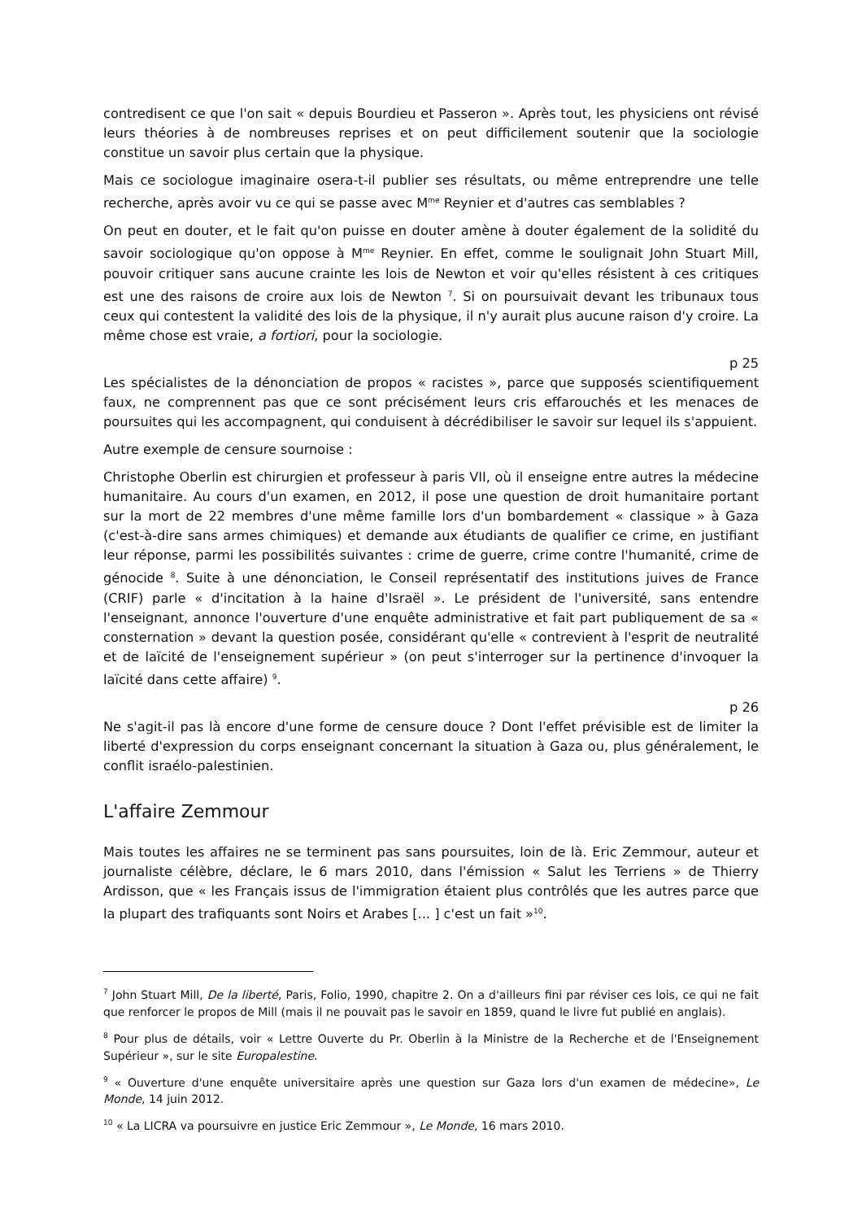contredisent ce que l'on sait « depuis Bourdieu et Passeron ». Après tout, les physiciens ont révisé leurs théories à de nombreuses reprises et on peut difficilement soutenir que la sociologie constitue un savoir plus certain que la physique.
Mais ce sociologue imaginaire osera-t-il publier ses résultats, ou même entreprendre une telle recherche, après avoir vu ce qui se passe avec M<sup>me</sup> Reynier et d'autres cas semblables ?
On peut en douter, et le fait qu'on puisse en douter amène à douter également de la solidité du savoir sociologique qu'on oppose à M<sup>me</sup> Reynier. En effet, comme le soulignait John Stuart Mill, pouvoir critiquer sans aucune crainte les lois de Newton et voir qu'elles résistent à ces critiques est une des raisons de croire aux lois de Newton <sup>7</sup>. Si on poursuivait devant les tribunaux tous ceux qui contestent la validité des lois de la physique, il n'y aurait plus aucune raison d'y croire. La même chose est vraie, a fortiori, pour la sociologie.
p 25
Les spécialistes de la dénonciation de propos « racistes », parce que supposés scientifiquement faux, ne comprennent pas que ce sont précisément leurs cris effarouchés et les menaces de poursuites qui les accompagnent, qui conduisent à décrédibiliser le savoir sur lequel ils s'appuient.
Autre exemple de censure sournoise :
Christophe Oberlin est chirurgien et professeur à paris VII, où il enseigne entre autres la médecine humanitaire. Au cours d'un examen, en 2012, il pose une question de droit humanitaire portant sur la mort de 22 membres d'une même famille lors d'un bombardement « classique » à Gaza (c'est-à-dire sans armes chimiques) et demande aux étudiants de qualifier ce crime, en justifiant leur réponse, parmi les possibilités suivantes : crime de guerre, crime contre l'humanité, crime de génocide <sup>8</sup>. Suite à une dénonciation, le Conseil représentatif des institutions juives de France (CRIF) parle « d'incitation à la haine d'Israël ». Le président de l'université, sans entendre l'enseignant, annonce l'ouverture d'une enquête administrative et fait part publiquement de sa « consternation » devant la question posée, considérant qu'elle « contrevient à l'esprit de neutralité et de laïcité de l'enseignement supérieur » (on peut s'interroger sur la pertinence d'invoquer la laïcité dans cette affaire) <sup>9</sup>.
p 26
Ne s'agit-il pas là encore d'une forme de censure douce ? Dont l'effet prévisible est de limiter la liberté d'expression du corps enseignant concernant la situation à Gaza ou, plus généralement, le conflit israélo-palestinien.
L'affaire Zemmour
Mais toutes les affaires ne se terminent pas sans poursuites, loin de là. Eric Zemmour, auteur et journaliste célèbre, déclare, le 6 mars 2010, dans l'émission « Salut les Terriens » de Thierry Ardisson, que « les Français issus de l'immigration étaient plus contrôlés que les autres parce que la plupart des trafiquants sont Noirs et Arabes [... ] c'est un fait »<sup>10</sup>.
<sup>7</sup> John Stuart Mill, De la liberté, Paris, Folio, 1990, chapitre 2. On a d'ailleurs fini par réviser ces lois, ce qui ne fait que renforcer le propos de Mill (mais il ne pouvait pas le savoir en 1859, quand le livre fut publié en anglais).
<sup>8</sup> Pour plus de détails, voir « Lettre Ouverte du Pr. Oberlin à la Ministre de la Recherche et de l'Enseignement Supérieur », sur le site Europalestine.
<sup>9</sup> « Ouverture d'une enquête universitaire après une question sur Gaza lors d'un examen de médecine», Le Monde, 14 juin 2012.
<sup>10</sup> « La LICRA va poursuivre en justice Eric Zemmour », Le Monde, 16 mars 2010.